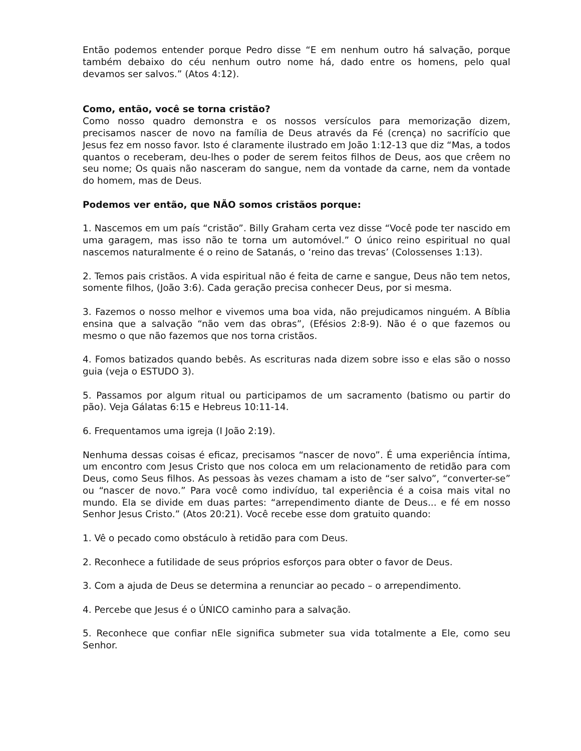Então podemos entender porque Pedro disse “E em nenhum outro há salvação, porque também debaixo do céu nenhum outro nome há, dado entre os homens, pelo qual devamos ser salvos.” (Atos 4:12).
Como, então, você se torna cristão?
Como nosso quadro demonstra e os nossos versículos para memorização dizem, precisamos nascer de novo na família de Deus através da Fé (crença) no sacrifício que Jesus fez em nosso favor. Isto é claramente ilustrado em João 1:12-13 que diz “Mas, a todos quantos o receberam, deu-lhes o poder de serem feitos filhos de Deus, aos que crêem no seu nome; Os quais não nasceram do sangue, nem da vontade da carne, nem da vontade do homem, mas de Deus.
Podemos ver então, que NÃO somos cristãos porque:
1. Nascemos em um país “cristão”. Billy Graham certa vez disse “Você pode ter nascido em uma garagem, mas isso não te torna um automóvel.” O único reino espiritual no qual nascemos naturalmente é o reino de Satanás, o ‘reino das trevas’ (Colossenses 1:13).
2. Temos pais cristãos. A vida espiritual não é feita de carne e sangue, Deus não tem netos, somente filhos, (João 3:6). Cada geração precisa conhecer Deus, por si mesma.
3. Fazemos o nosso melhor e vivemos uma boa vida, não prejudicamos ninguém. A Bíblia ensina que a salvação “não vem das obras”, (Efésios 2:8-9). Não é o que fazemos ou mesmo o que não fazemos que nos torna cristãos.
4. Fomos batizados quando bebês. As escrituras nada dizem sobre isso e elas são o nosso guia (veja o ESTUDO 3).
5. Passamos por algum ritual ou participamos de um sacramento (batismo ou partir do pão). Veja Gálatas 6:15 e Hebreus 10:11-14.
6. Frequentamos uma igreja (I João 2:19).
Nenhuma dessas coisas é eficaz, precisamos “nascer de novo”. É uma experiência íntima, um encontro com Jesus Cristo que nos coloca em um relacionamento de retidão para com Deus, como Seus filhos. As pessoas às vezes chamam a isto de “ser salvo”, “converter-se” ou “nascer de novo.” Para você como indivíduo, tal experiência é a coisa mais vital no mundo. Ela se divide em duas partes: “arrependimento diante de Deus... e fé em nosso Senhor Jesus Cristo.” (Atos 20:21). Você recebe esse dom gratuito quando:
1. Vê o pecado como obstáculo à retidão para com Deus.
2. Reconhece a futilidade de seus próprios esforços para obter o favor de Deus.
3. Com a ajuda de Deus se determina a renunciar ao pecado – o arrependimento.
4. Percebe que Jesus é o ÚNICO caminho para a salvação.
5. Reconhece que confiar nEle significa submeter sua vida totalmente a Ele, como seu Senhor.